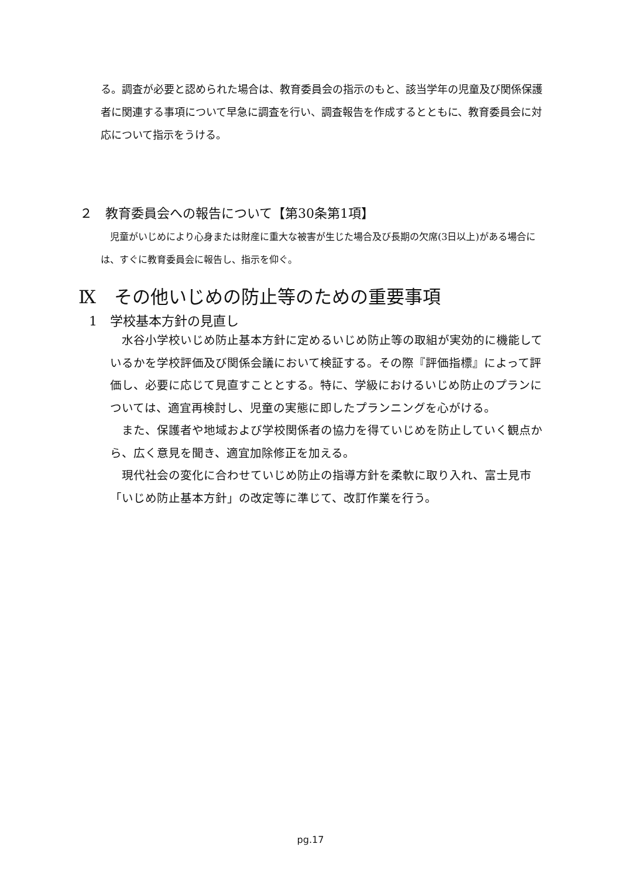る。調査が必要と認められた場合は、教育委員会の指示のもと、該当学年の児童及び関係保護者に関連する事項について早急に調査を行い、調査報告を作成するとともに、教育委員会に対応について指示をうける。
２　教育委員会への報告について【第30条第1項】
　児童がいじめにより心身または財産に重大な被害が生じた場合及び長期の欠席(3日以上)がある場合には、すぐに教育委員会に報告し、指示を仰ぐ。
Ⅸ　その他いじめの防止等のための重要事項
1　学校基本方針の見直し
　水谷小学校いじめ防止基本方針に定めるいじめ防止等の取組が実効的に機能しているかを学校評価及び関係会議において検証する。その際『評価指標』によって評価し、必要に応じて見直すこととする。特に、学級におけるいじめ防止のプランについては、適宜再検討し、児童の実態に即したプランニングを心がける。
　また、保護者や地域および学校関係者の協力を得ていじめを防止していく観点から、広く意見を聞き、適宜加除修正を加える。
　現代社会の変化に合わせていじめ防止の指導方針を柔軟に取り入れ、富士見市「いじめ防止基本方針」の改定等に準じて、改訂作業を行う。
pg.17